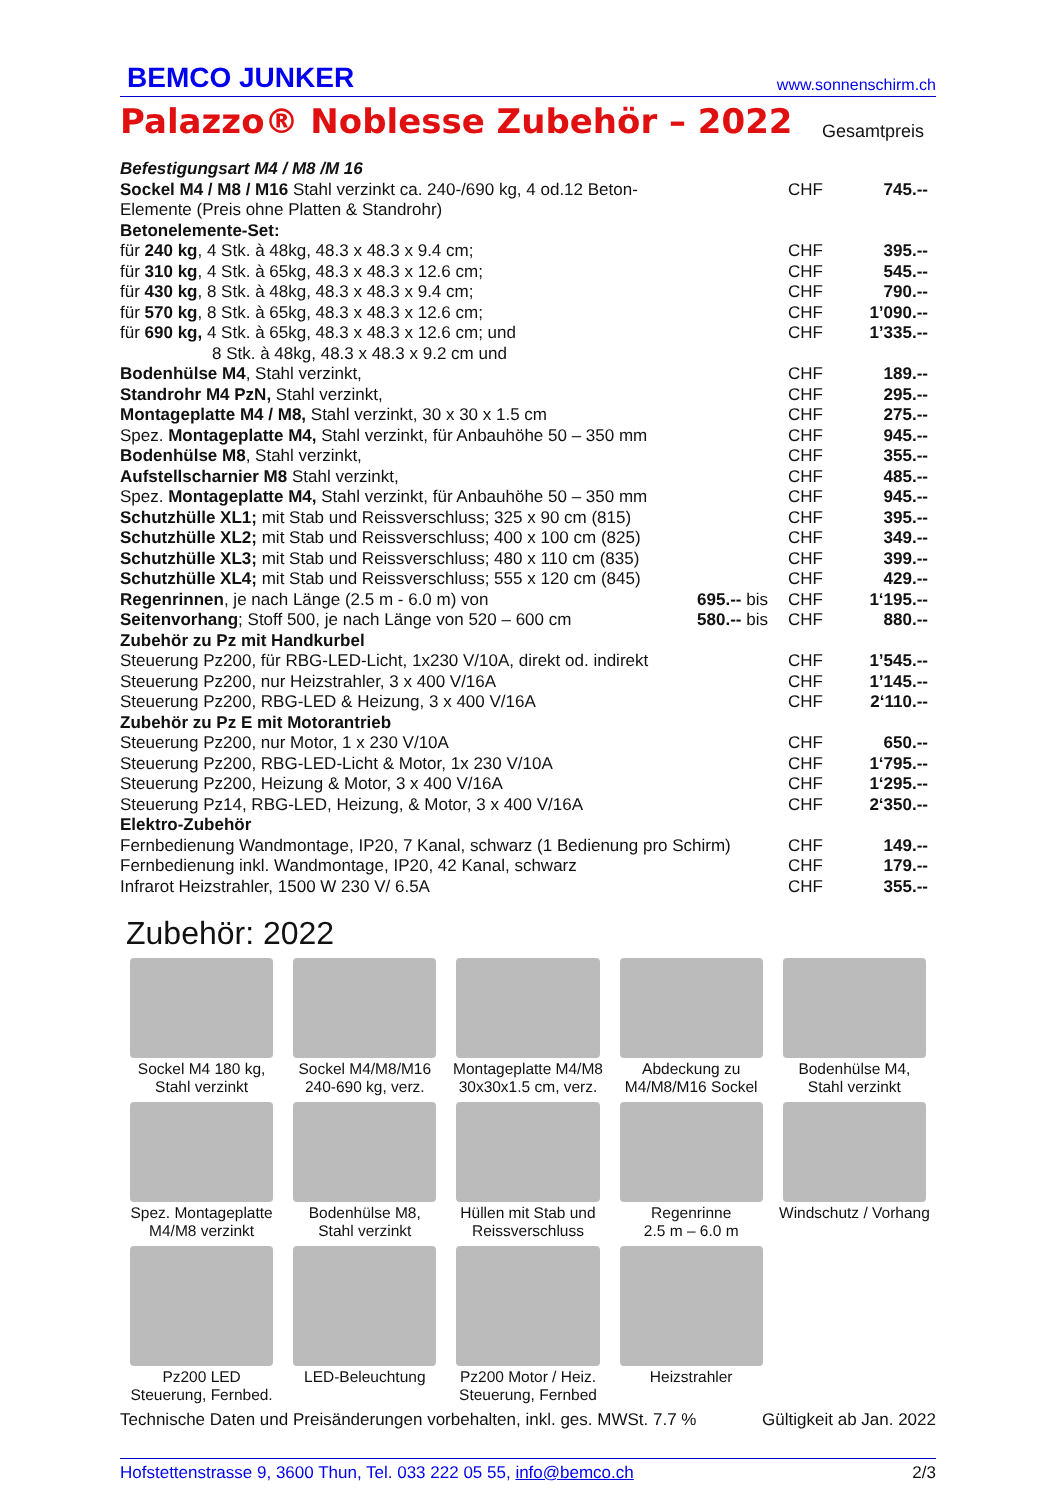BEMCO JUNKER www.sonnenschirm.ch
Palazzo® Noblesse Zubehör – 2022
Gesamtpreis
| Befestigungsart M4 / M8 /M 16 | | | |
| Sockel M4 / M8 / M16 Stahl verzinkt ca. 240-/690 kg, 4 od.12 Beton-Elemente (Preis ohne Platten & Standrohr) | | CHF | 745.-- |
| Betonelemente-Set: | | | |
| für 240 kg , 4 Stk. à 48kg, 48.3 x 48.3 x 9.4 cm; | | CHF | 395.-- |
| für 310 kg , 4 Stk. à 65kg, 48.3 x 48.3 x 12.6 cm; | | CHF | 545.-- |
| für 430 kg , 8 Stk. à 48kg, 48.3 x 48.3 x 9.4 cm; | | CHF | 790.-- |
| für 570 kg , 8 Stk. à 65kg, 48.3 x 48.3 x 12.6 cm; | | CHF | 1’090.-- |
| für 690 kg, 4 Stk. à 65kg, 48.3 x 48.3 x 12.6 cm; und 8 Stk. à 48kg, 48.3 x 48.3 x 9.2 cm und | | CHF | 1’335.-- |
| Bodenhülse M4 , Stahl verzinkt, | | CHF | 189.-- |
| Standrohr M4 PzN, Stahl verzinkt, | | CHF | 295.-- |
| Montageplatte M4 / M8, Stahl verzinkt, 30 x 30 x 1.5 cm | | CHF | 275.-- |
| Spez. Montageplatte M4, Stahl verzinkt, für Anbauhöhe 50 – 350 mm | | CHF | 945.-- |
| Bodenhülse M8 , Stahl verzinkt, | | CHF | 355.-- |
| Aufstellscharnier M8 Stahl verzinkt, | | CHF | 485.-- |
| Spez. Montageplatte M4, Stahl verzinkt, für Anbauhöhe 50 – 350 mm | | CHF | 945.-- |
| Schutzhülle XL1; mit Stab und Reissverschluss; 325 x 90 cm (815) | | CHF | 395.-- |
| Schutzhülle XL2; mit Stab und Reissverschluss; 400 x 100 cm (825) | | CHF | 349.-- |
| Schutzhülle XL3; mit Stab und Reissverschluss; 480 x 110 cm (835) | | CHF | 399.-- |
| Schutzhülle XL4; mit Stab und Reissverschluss; 555 x 120 cm (845) | | CHF | 429.-- |
| Regenrinnen , je nach Länge (2.5 m - 6.0 m) von | 695.-- bis | CHF | 1‘195.-- |
| Seitenvorhang ; Stoff 500, je nach Länge von 520 – 600 cm | 580.-- bis | CHF | 880.-- |
| Zubehör zu Pz mit Handkurbel | | | |
| Steuerung Pz200, für RBG-LED-Licht, 1x230 V/10A, direkt od. indirekt | | CHF | 1’545.-- |
| Steuerung Pz200, nur Heizstrahler, 3 x 400 V/16A | | CHF | 1’145.-- |
| Steuerung Pz200, RBG-LED & Heizung, 3 x 400 V/16A | | CHF | 2‘110.-- |
| Zubehör zu Pz E mit Motorantrieb | | | |
| Steuerung Pz200, nur Motor, 1 x 230 V/10A | | CHF | 650.-- |
| Steuerung Pz200, RBG-LED-Licht & Motor, 1x 230 V/10A | | CHF | 1‘795.-- |
| Steuerung Pz200, Heizung & Motor, 3 x 400 V/16A | | CHF | 1‘295.-- |
| Steuerung Pz14, RBG-LED, Heizung, & Motor, 3 x 400 V/16A | | CHF | 2‘350.-- |
| Elektro-Zubehör | | | |
| Fernbedienung Wandmontage, IP20, 7 Kanal, schwarz (1 Bedienung pro Schirm) | | CHF | 149.-- |
| Fernbedienung inkl. Wandmontage, IP20, 42 Kanal, schwarz | | CHF | 179.-- |
| Infrarot Heizstrahler, 1500 W 230 V/ 6.5A | | CHF | 355.-- |
Zubehör: 2022
Sockel M4 180 kg,
Stahl verzinkt
Sockel M4/M8/M16
240-690 kg, verz.
Montageplatte M4/M8
30x30x1.5 cm, verz.
Abdeckung zu
M4/M8/M16 Sockel
Bodenhülse M4,
Stahl verzinkt
Spez. Montageplatte
M4/M8 verzinkt
Bodenhülse M8,
Stahl verzinkt
Hüllen mit Stab und
Reissverschluss
Regenrinne
2.5 m – 6.0 m
Windschutz / Vorhang
Pz200 LED
Steuerung, Fernbed.
LED-Beleuchtung
Pz200 Motor / Heiz.
Steuerung, Fernbed
Heizstrahler
Technische Daten und Preisänderungen vorbehalten, inkl. ges. MWSt. 7.7 % Gültigkeit ab Jan. 2022
Hofstettenstrasse 9, 3600 Thun, Tel. 033 222 05 55, info@bemco.ch 2/3